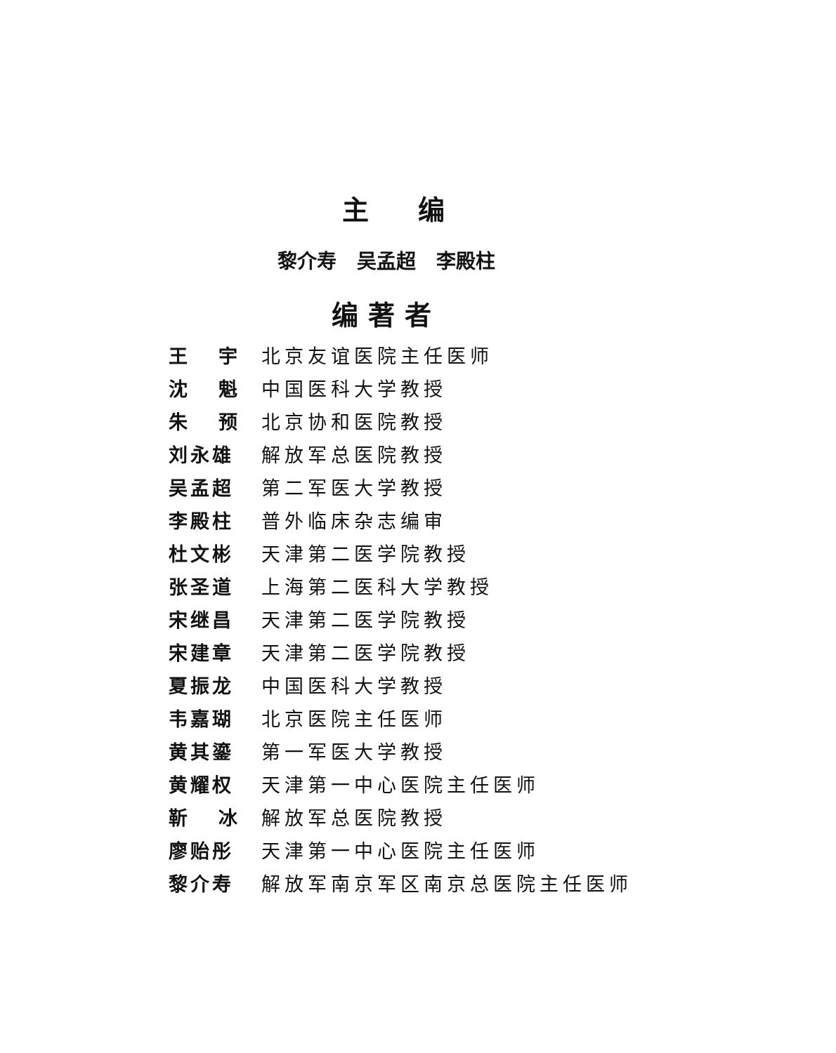主编
黎介寿 吴孟超 李殿柱
编著者
王 宇 北京友谊医院主任医师
沈 魁 中国医科大学教授
朱 预 北京协和医院教授
刘永雄 解放军总医院教授
吴孟超 第二军医大学教授
李殿柱 普外临床杂志编审
杜文彬 天津第二医学院教授
张圣道 上海第二医科大学教授
宋继昌 天津第二医学院教授
宋建章 天津第二医学院教授
夏振龙 中国医科大学教授
韦嘉瑚 北京医院主任医师
黄其鎏 第一军医大学教授
黄耀权 天津第一中心医院主任医师
靳 冰 解放军总医院教授
廖贻彤 天津第一中心医院主任医师
黎介寿 解放军南京军区南京总医院主任医师